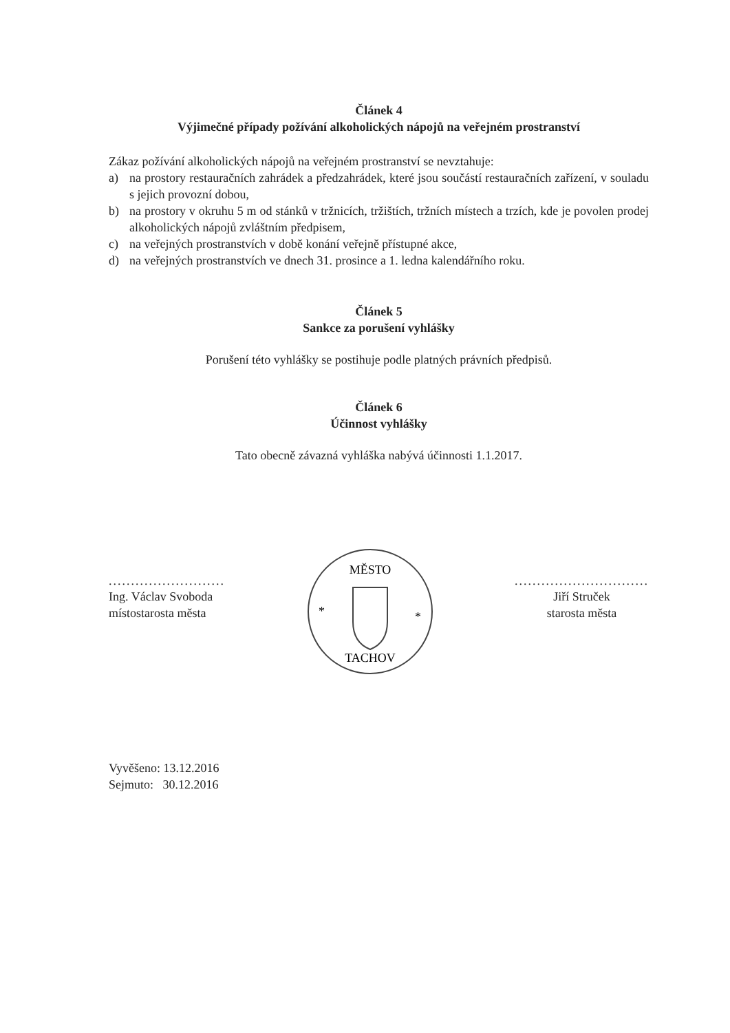Článek 4
Výjimečné případy požívání alkoholických nápojů na veřejném prostranství
Zákaz požívání alkoholických nápojů na veřejném prostranství se nevztahuje:
a) na prostory restauračních zahrádek a předzahrádek, které jsou součástí restauračních zařízení, v souladu s jejich provozní dobou,
b) na prostory v okruhu 5 m od stánků v tržnicích, tržištích, tržních místech a trzích, kde je povolen prodej alkoholických nápojů zvláštním předpisem,
c) na veřejných prostranstvích v době konání veřejně přístupné akce,
d) na veřejných prostranstvích ve dnech 31. prosince a 1. ledna kalendářního roku.
Článek 5
Sankce za porušení vyhlášky
Porušení této vyhlášky se postihuje podle platných právních předpisů.
Článek 6
Účinnost vyhlášky
Tato obecně závazná vyhláška nabývá účinnosti 1.1.2017.
..........................
Ing. Václav Svoboda
místostarosta města
MĚSTO
TACHOV
*
*
..............................
Jiří Struček
starosta města
Vyvěšeno: 13.12.2016
Sejmuto: 30.12.2016